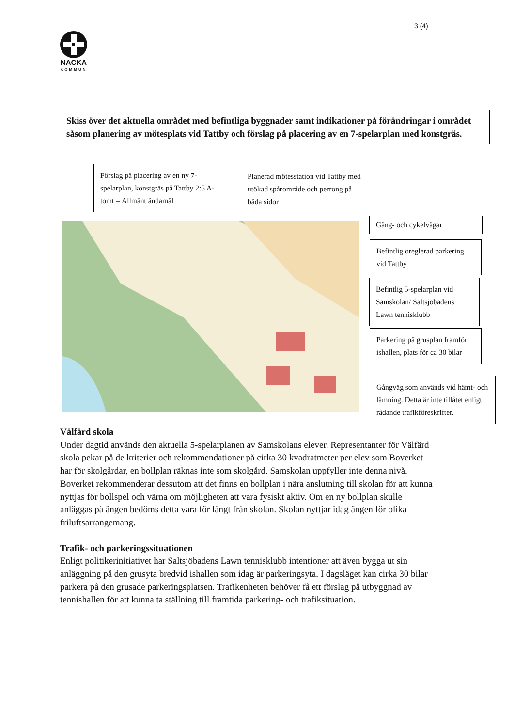3 (4)
NACKA
KOMMUN
Skiss över det aktuella området med befintliga byggnader samt indikationer på förändringar i området såsom planering av mötesplats vid Tattby och förslag på placering av en 7-spelarplan med konstgräs.
Förslag på placering av en ny 7-spelarplan, konstgräs på Tattby 2:5 A-tomt = Allmänt ändamål
Planerad mötesstation vid Tattby med utökad spårområde och perrong på båda sidor
Gång- och cykelvägar
Befintlig oreglerad parkering vid Tattby
Befintlig 5-spelarplan vid Samskolan/ Saltsjöbadens Lawn tennisklubb
Parkering på grusplan framför ishallen, plats för ca 30 bilar
Gångväg som används vid hämt- och lämning. Detta är inte tillåtet enligt rådande trafikföreskrifter.
Välfärd skola
Under dagtid används den aktuella 5-spelarplanen av Samskolans elever. Representanter för Välfärd skola pekar på de kriterier och rekommendationer på cirka 30 kvadratmeter per elev som Boverket har för skolgårdar, en bollplan räknas inte som skolgård. Samskolan uppfyller inte denna nivå. Boverket rekommenderar dessutom att det finns en bollplan i nära anslutning till skolan för att kunna nyttjas för bollspel och värna om möjligheten att vara fysiskt aktiv. Om en ny bollplan skulle anläggas på ängen bedöms detta vara för långt från skolan. Skolan nyttjar idag ängen för olika friluftsarrangemang.
Trafik- och parkeringssituationen
Enligt politikerinitiativet har Saltsjöbadens Lawn tennisklubb intentioner att även bygga ut sin anläggning på den grusyta bredvid ishallen som idag är parkeringsyta. I dagsläget kan cirka 30 bilar parkera på den grusade parkeringsplatsen. Trafikenheten behöver få ett förslag på utbyggnad av tennishallen för att kunna ta ställning till framtida parkering- och trafiksituation.